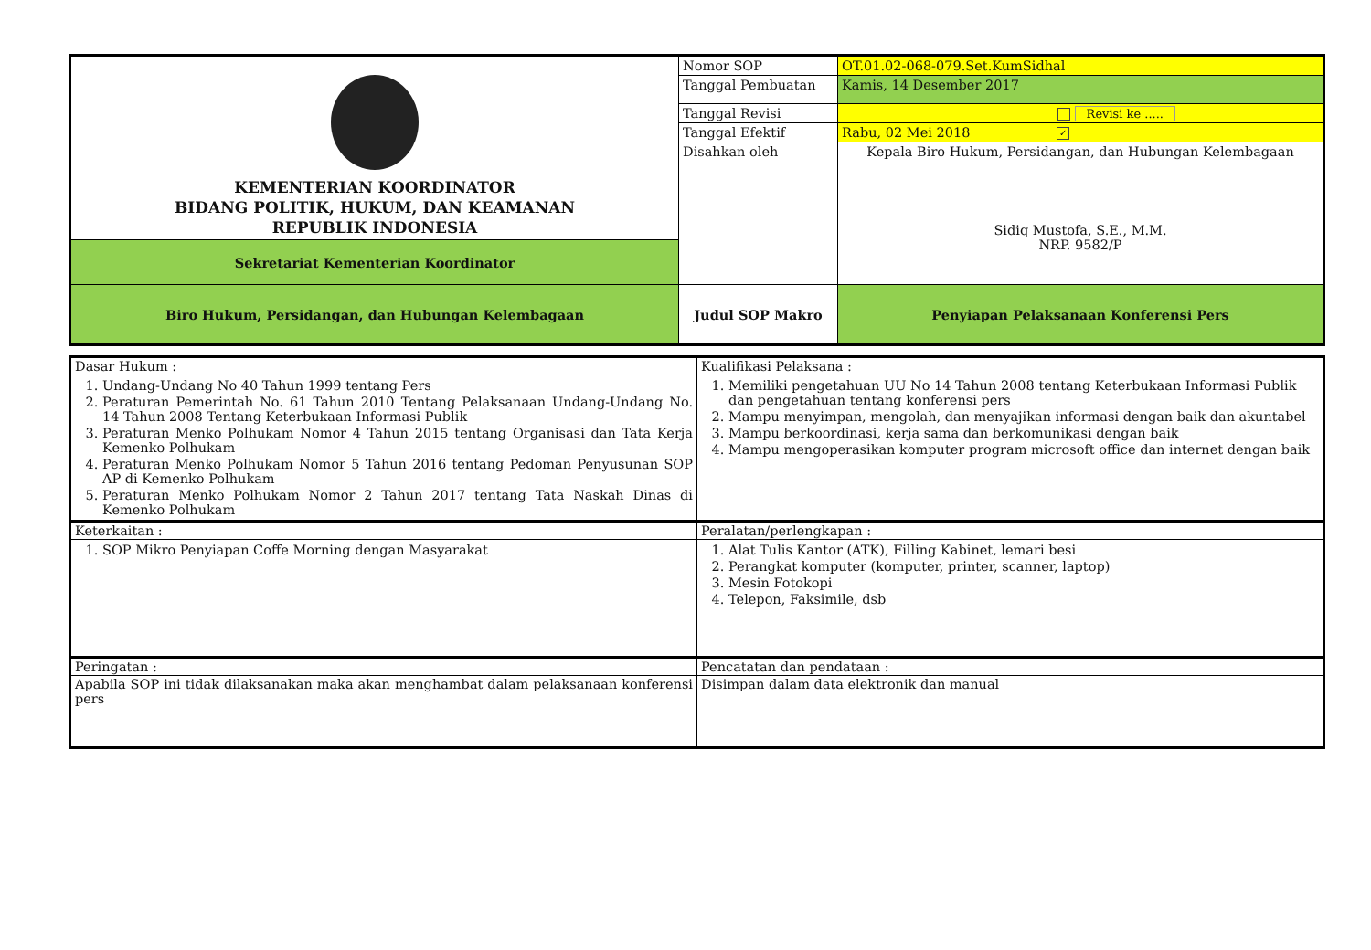| KEMENTERIAN KOORDINATOR BIDANG POLITIK, HUKUM, DAN KEAMANAN REPUBLIK INDONESIA | Nomor SOP | OT.01.02-068-079.Set.KumSidhal |
| | Tanggal Pembuatan | Kamis, 14 Desember 2017 |
| | Tanggal Revisi | Revisi ke ..... |
| | Tanggal Efektif | Rabu, 02 Mei 2018 ✓ |
| | Disahkan oleh | Kepala Biro Hukum, Persidangan, dan Hubungan Kelembagaan Sidiq Mustofa, S.E., M.M. NRP. 9582/P |
| Sekretariat Kementerian Koordinator | | |
| Biro Hukum, Persidangan, dan Hubungan Kelembagaan | Judul SOP Makro | Penyiapan Pelaksanaan Konferensi Pers |
| Dasar Hukum : | Kualifikasi Pelaksana : |
| 1. Undang-Undang No 40 Tahun 1999 tentang Pers 2. Peraturan Pemerintah No. 61 Tahun 2010 Tentang Pelaksanaan Undang-Undang No. 14 Tahun 2008 Tentang Keterbukaan Informasi Publik 3. Peraturan Menko Polhukam Nomor 4 Tahun 2015 tentang Organisasi dan Tata Kerja Kemenko Polhukam 4. Peraturan Menko Polhukam Nomor 5 Tahun 2016 tentang Pedoman Penyusunan SOP AP di Kemenko Polhukam 5. Peraturan Menko Polhukam Nomor 2 Tahun 2017 tentang Tata Naskah Dinas di Kemenko Polhukam | 1. Memiliki pengetahuan UU No 14 Tahun 2008 tentang Keterbukaan Informasi Publik dan pengetahuan tentang konferensi pers 2. Mampu menyimpan, mengolah, dan menyajikan informasi dengan baik dan akuntabel 3. Mampu berkoordinasi, kerja sama dan berkomunikasi dengan baik 4. Mampu mengoperasikan komputer program microsoft office dan internet dengan baik |
| Keterkaitan : | Peralatan/perlengkapan : |
| 1. SOP Mikro Penyiapan Coffe Morning dengan Masyarakat | 1. Alat Tulis Kantor (ATK), Filling Kabinet, lemari besi 2. Perangkat komputer (komputer, printer, scanner, laptop) 3. Mesin Fotokopi 4. Telepon, Faksimile, dsb |
| Peringatan : | Pencatatan dan pendataan : |
| Apabila SOP ini tidak dilaksanakan maka akan menghambat dalam pelaksanaan konferensi pers | Disimpan dalam data elektronik dan manual |